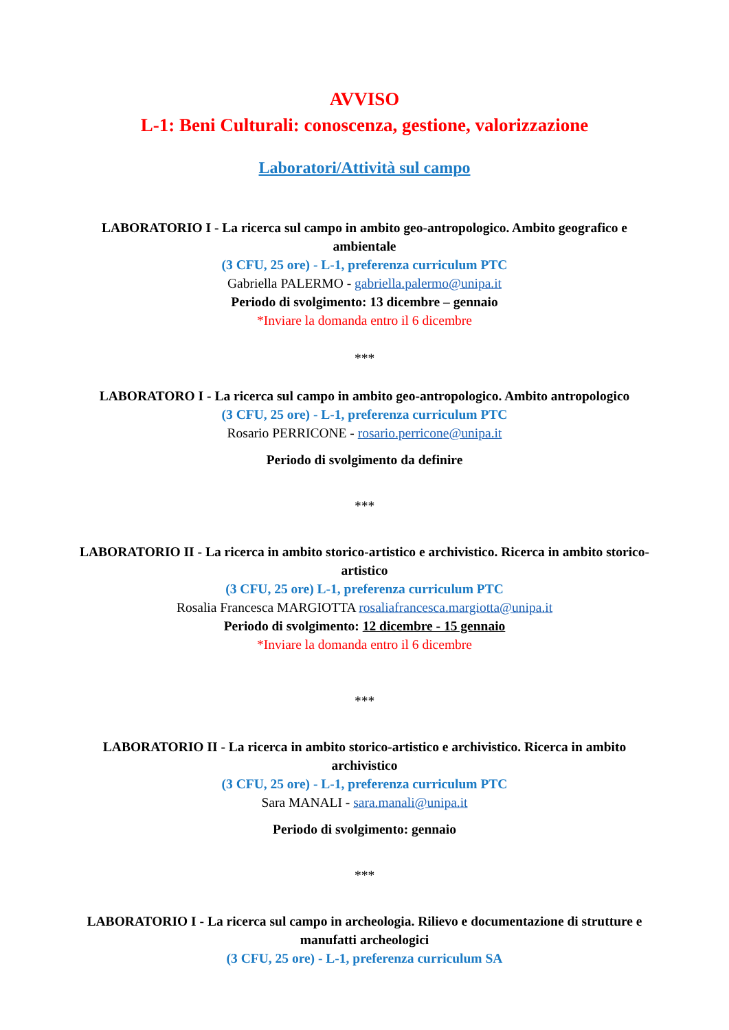AVVISO
L-1: Beni Culturali: conoscenza, gestione, valorizzazione
Laboratori/Attività sul campo
LABORATORIO I - La ricerca sul campo in ambito geo-antropologico. Ambito geografico e ambientale
(3 CFU, 25 ore) - L-1, preferenza curriculum PTC
Gabriella PALERMO - gabriella.palermo@unipa.it
Periodo di svolgimento: 13 dicembre – gennaio
*Inviare la domanda entro il 6 dicembre
***
LABORATORO I - La ricerca sul campo in ambito geo-antropologico. Ambito antropologico
(3 CFU, 25 ore) - L-1, preferenza curriculum PTC
Rosario PERRICONE - rosario.perricone@unipa.it
Periodo di svolgimento da definire
***
LABORATORIO II - La ricerca in ambito storico-artistico e archivistico. Ricerca in ambito storico-artistico
(3 CFU, 25 ore) L-1, preferenza curriculum PTC
Rosalia Francesca MARGIOTTA rosaliafrancesca.margiotta@unipa.it
Periodo di svolgimento: 12 dicembre - 15 gennaio
*Inviare la domanda entro il 6 dicembre
***
LABORATORIO II - La ricerca in ambito storico-artistico e archivistico. Ricerca in ambito archivistico
(3 CFU, 25 ore) - L-1, preferenza curriculum PTC
Sara MANALI - sara.manali@unipa.it
Periodo di svolgimento: gennaio
***
LABORATORIO I - La ricerca sul campo in archeologia. Rilievo e documentazione di strutture e manufatti archeologici
(3 CFU, 25 ore) - L-1, preferenza curriculum SA